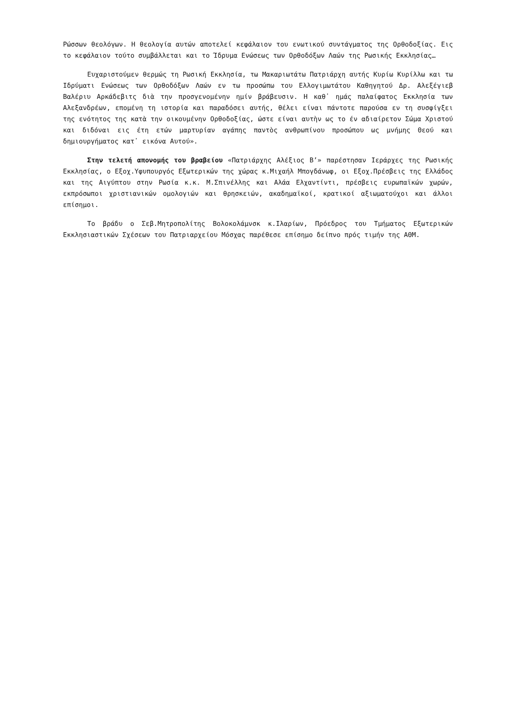Ρώσσων θεολόγων. Η θεολογία αυτών αποτελεί κεφάλαιον του ενωτικού συντάγματος της Ορθοδοξίας. Εις το κεφάλαιον τούτο συμβάλλεται και το Ίδρυμα Ενώσεως των Ορθοδόξων Λαών της Ρωσικής Εκκλησίας…
Ευχαριστούμεν θερμώς τη Ρωσική Εκκλησία, τω Μακαριωτάτω Πατριάρχη αυτής Κυρίω Κυρίλλω και τω Ιδρύματι Ενώσεως των Ορθοδόξων Λαών εν τω προσώπω του Ελλογιμωτάτου Καθηγητού Δρ. Αλεξέγιεβ Βαλέριυ Αρκάδεβιτς διὰ την προσγενομένην ημίν βράβευσιν. Η καθ᾽ ημάς παλαίφατος Εκκλησία των Αλεξανδρέων, επομένη τη ιστορία και παραδόσει αυτής, θέλει είναι πάντοτε παρούσα εν τη συσφίγξει της ενότητος της κατὰ την οικουμένην Ορθοδοξίας, ώστε είναι αυτὴν ως το έν αδιαίρετον Σώμα Χριστού και διδόναι εις έτη ετών μαρτυρίαν αγάπης παντὸς ανθρωπίνου προσώπου ως μνήμης Θεού και δημιουργήματος κατ᾽ εικόνα Αυτού».
Στην τελετή απονομής του βραβείου «Πατριάρχης Αλέξιος Β’» παρέστησαν Ιεράρχες της Ρωσικής Εκκλησίας, ο Εξοχ.Υφυπουργός Εξωτερικών της χώρας κ.Μιχαήλ Μπογδάνωφ, οι Εξοχ.Πρέσβεις της Ελλάδος και της Αιγύπτου στην Ρωσία κ.κ. Μ.Σπινέλλης και Αλάα Ελχαντίντι, πρέσβεις ευρωπαϊκών χωρών, εκπρόσωποι χριστιανικών ομολογιών και θρησκειών, ακαδημαϊκοί, κρατικοί αξιωματούχοι και άλλοι επίσημοι.
Το βράδυ ο Σεβ.Μητροπολίτης Βολοκολάμνσκ κ.Ιλαρίων, Πρόεδρος του Τμήματος Εξωτερικών Εκκλησιαστικών Σχέσεων του Πατριαρχείου Μόσχας παρέθεσε επίσημο δείπνο πρός τιμήν της ΑΘΜ.